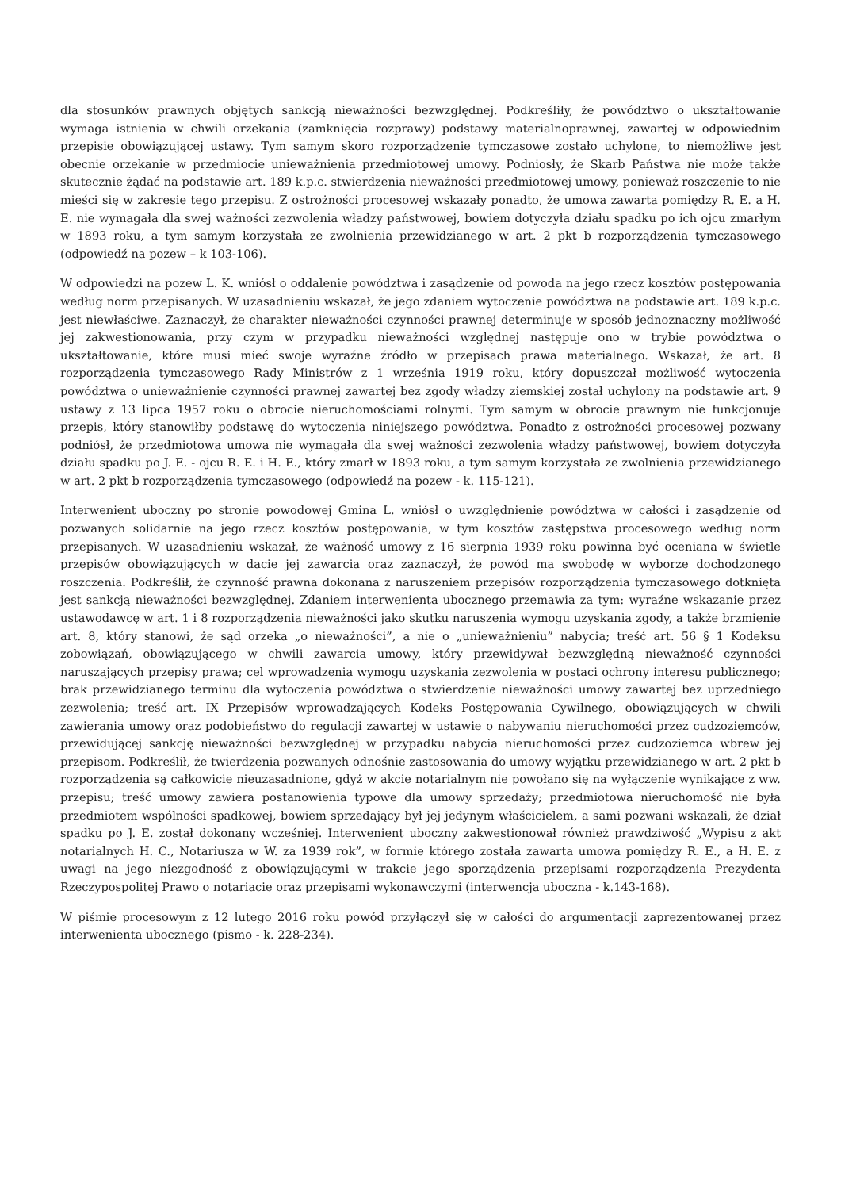dla stosunków prawnych objętych sankcją nieważności bezwzględnej. Podkreśliły, że powództwo o ukształtowanie wymaga istnienia w chwili orzekania (zamknięcia rozprawy) podstawy materialnoprawnej, zawartej w odpowiednim przepisie obowiązującej ustawy. Tym samym skoro rozporządzenie tymczasowe zostało uchylone, to niemożliwe jest obecnie orzekanie w przedmiocie unieważnienia przedmiotowej umowy. Podniosły, że Skarb Państwa nie może także skutecznie żądać na podstawie art. 189 k.p.c. stwierdzenia nieważności przedmiotowej umowy, ponieważ roszczenie to nie mieści się w zakresie tego przepisu. Z ostrożności procesowej wskazały ponadto, że umowa zawarta pomiędzy R. E. a H. E. nie wymagała dla swej ważności zezwolenia władzy państwowej, bowiem dotyczyła działu spadku po ich ojcu zmarłym w 1893 roku, a tym samym korzystała ze zwolnienia przewidzianego w art. 2 pkt b rozporządzenia tymczasowego (odpowiedź na pozew – k 103-106).
W odpowiedzi na pozew L. K. wniósł o oddalenie powództwa i zasądzenie od powoda na jego rzecz kosztów postępowania według norm przepisanych. W uzasadnieniu wskazał, że jego zdaniem wytoczenie powództwa na podstawie art. 189 k.p.c. jest niewłaściwe. Zaznaczył, że charakter nieważności czynności prawnej determinuje w sposób jednoznaczny możliwość jej zakwestionowania, przy czym w przypadku nieważności względnej następuje ono w trybie powództwa o ukształtowanie, które musi mieć swoje wyraźne źródło w przepisach prawa materialnego. Wskazał, że art. 8 rozporządzenia tymczasowego Rady Ministrów z 1 września 1919 roku, który dopuszczał możliwość wytoczenia powództwa o unieważnienie czynności prawnej zawartej bez zgody władzy ziemskiej został uchylony na podstawie art. 9 ustawy z 13 lipca 1957 roku o obrocie nieruchomościami rolnymi. Tym samym w obrocie prawnym nie funkcjonuje przepis, który stanowiłby podstawę do wytoczenia niniejszego powództwa. Ponadto z ostrożności procesowej pozwany podniósł, że przedmiotowa umowa nie wymagała dla swej ważności zezwolenia władzy państwowej, bowiem dotyczyła działu spadku po J. E. - ojcu R. E. i H. E., który zmarł w 1893 roku, a tym samym korzystała ze zwolnienia przewidzianego w art. 2 pkt b rozporządzenia tymczasowego (odpowiedź na pozew - k. 115-121).
Interwenient uboczny po stronie powodowej Gmina L. wniósł o uwzględnienie powództwa w całości i zasądzenie od pozwanych solidarnie na jego rzecz kosztów postępowania, w tym kosztów zastępstwa procesowego według norm przepisanych. W uzasadnieniu wskazał, że ważność umowy z 16 sierpnia 1939 roku powinna być oceniana w świetle przepisów obowiązujących w dacie jej zawarcia oraz zaznaczył, że powód ma swobodę w wyborze dochodzonego roszczenia. Podkreślił, że czynność prawna dokonana z naruszeniem przepisów rozporządzenia tymczasowego dotknięta jest sankcją nieważności bezwzględnej. Zdaniem interwenienta ubocznego przemawia za tym: wyraźne wskazanie przez ustawodawcę w art. 1 i 8 rozporządzenia nieważności jako skutku naruszenia wymogu uzyskania zgody, a także brzmienie art. 8, który stanowi, że sąd orzeka „o nieważności”, a nie o „unieważnieniu” nabycia; treść art. 56 § 1 Kodeksu zobowiązań, obowiązującego w chwili zawarcia umowy, który przewidywał bezwzględną nieważność czynności naruszających przepisy prawa; cel wprowadzenia wymogu uzyskania zezwolenia w postaci ochrony interesu publicznego; brak przewidzianego terminu dla wytoczenia powództwa o stwierdzenie nieważności umowy zawartej bez uprzedniego zezwolenia; treść art. IX Przepisów wprowadzających Kodeks Postępowania Cywilnego, obowiązujących w chwili zawierania umowy oraz podobieństwo do regulacji zawartej w ustawie o nabywaniu nieruchomości przez cudzoziemców, przewidującej sankcję nieważności bezwzględnej w przypadku nabycia nieruchomości przez cudzoziemca wbrew jej przepisom. Podkreślił, że twierdzenia pozwanych odnośnie zastosowania do umowy wyjątku przewidzianego w art. 2 pkt b rozporządzenia są całkowicie nieuzasadnione, gdyż w akcie notarialnym nie powołano się na wyłączenie wynikające z ww. przepisu; treść umowy zawiera postanowienia typowe dla umowy sprzedaży; przedmiotowa nieruchomość nie była przedmiotem wspólności spadkowej, bowiem sprzedający był jej jedynym właścicielem, a sami pozwani wskazali, że dział spadku po J. E. został dokonany wcześniej. Interwenient uboczny zakwestionował również prawdziwość „Wypisu z akt notarialnych H. C., Notariusza w W. za 1939 rok”, w formie którego została zawarta umowa pomiędzy R. E., a H. E. z uwagi na jego niezgodność z obowiązującymi w trakcie jego sporządzenia przepisami rozporządzenia Prezydenta Rzeczypospolitej Prawo o notariacie oraz przepisami wykonawczymi (interwencja uboczna - k.143-168).
W piśmie procesowym z 12 lutego 2016 roku powód przyłączył się w całości do argumentacji zaprezentowanej przez interwenienta ubocznego (pismo - k. 228-234).